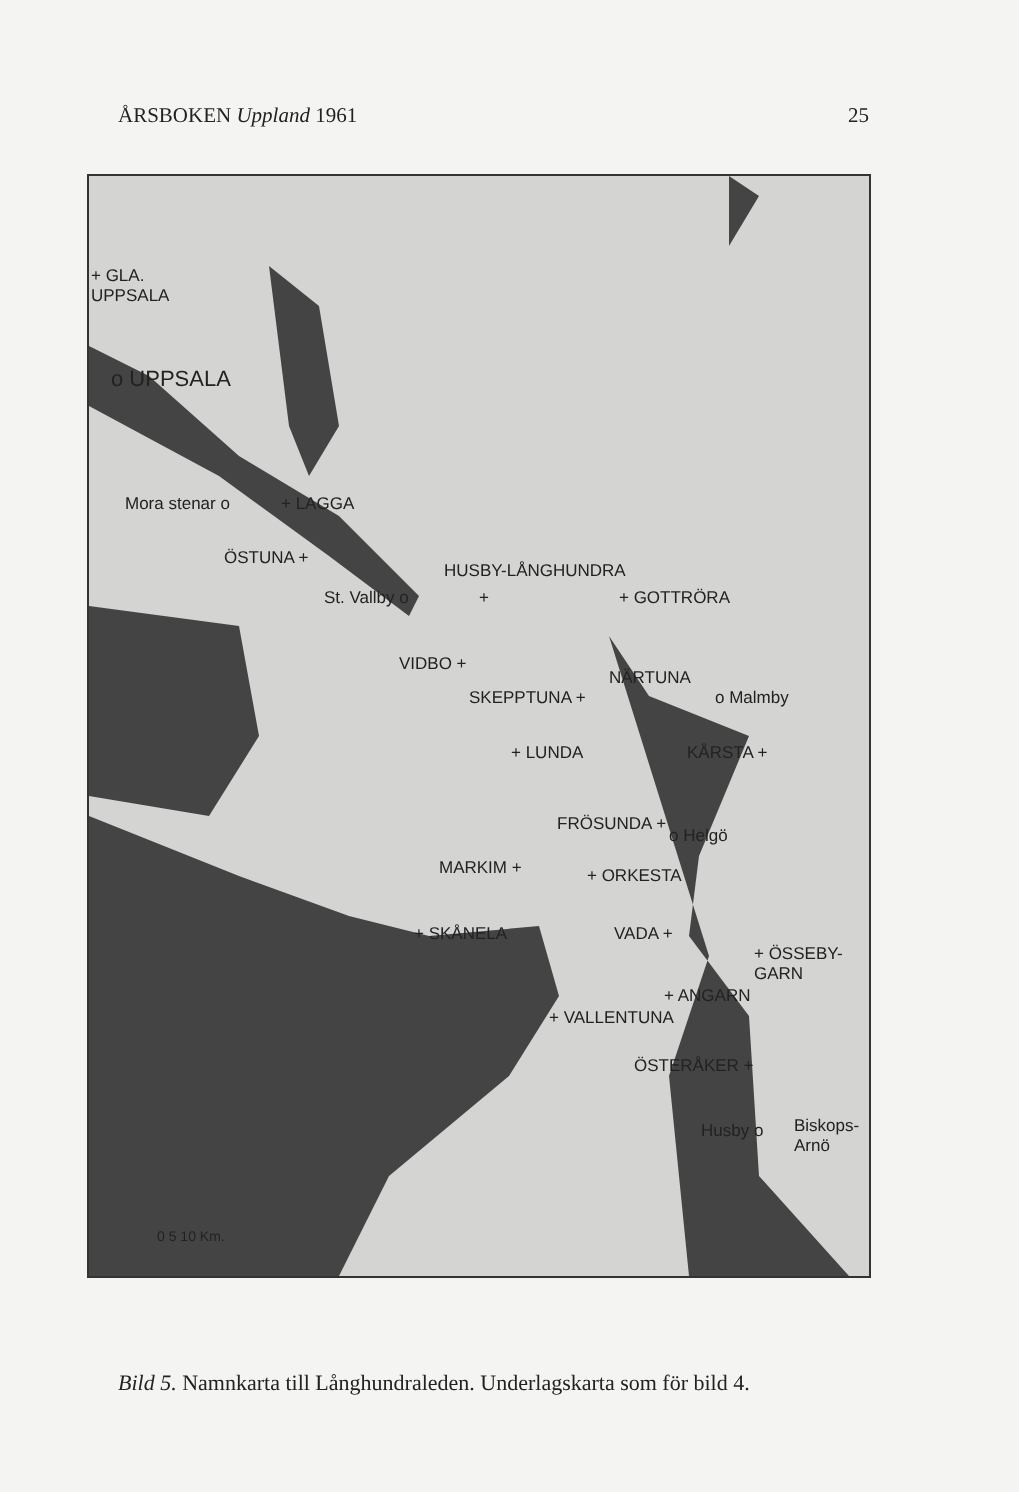ÅRSBOKEN Uppland 1961 25
+ GLA.
UPPSALA
o UPPSALA
Mora stenar o + LAGGA
ÖSTUNA +
HUSBY-LÅNGHUNDRA
St. Vallby o + + GOTTRÖRA
VIDBO +
NÄRTUNA
SKEPPTUNA + o Malmby
+ LUNDA KÅRSTA +
FRÖSUNDA +
o Helgö
MARKIM + + ORKESTA
+ SKÅNELA VADA +
+ ÖSSEBY-
GARN
+ ANGARN
+ VALLENTUNA
ÖSTERÅKER +
Husby o Biskops-
Arnö
0 5 10 Km.
Bild 5. Namnkarta till Långhundraleden. Underlagskarta som för bild 4.